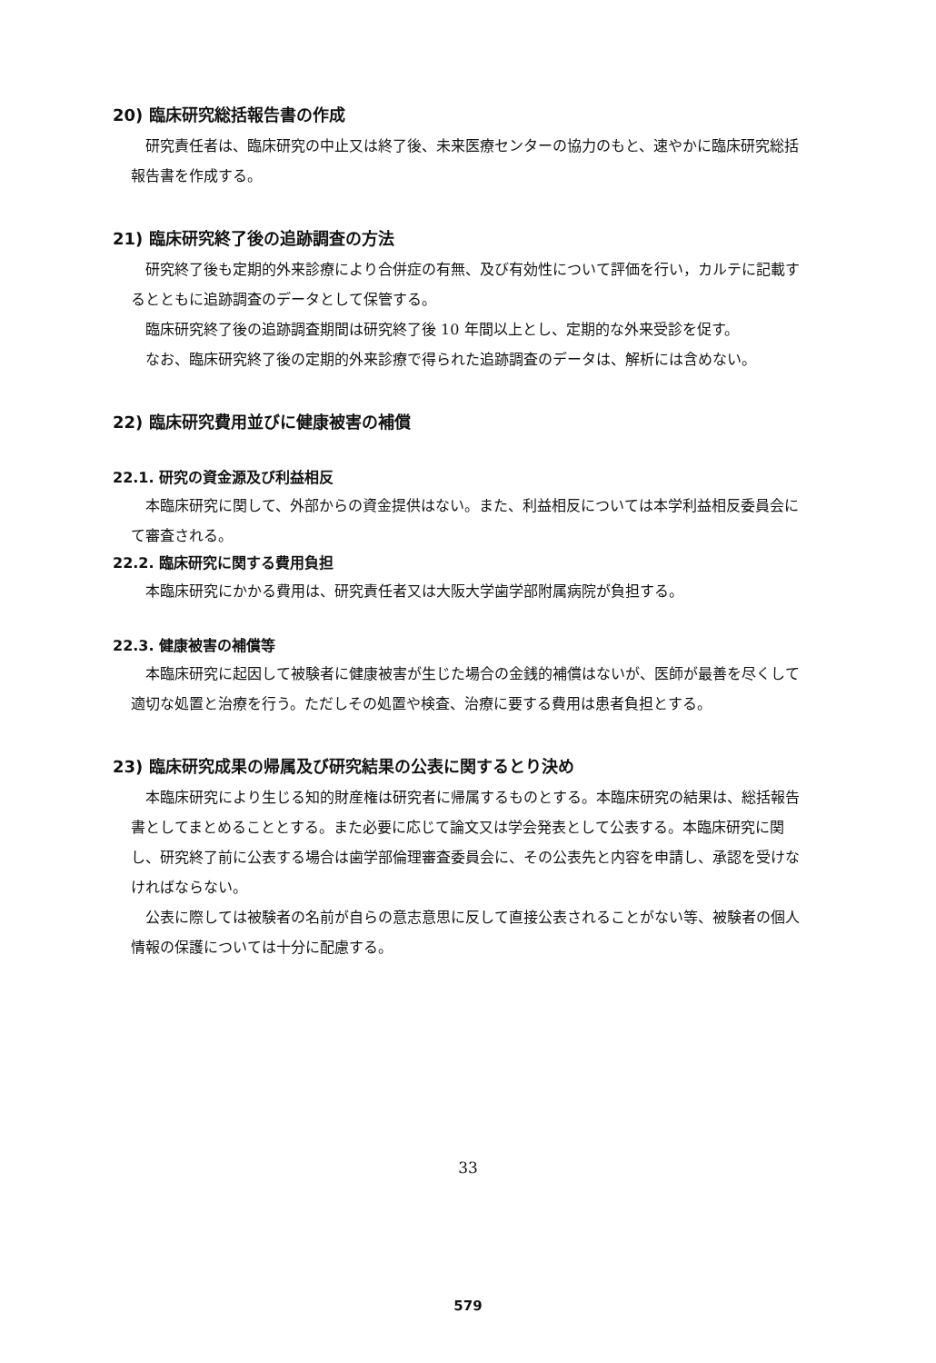20) 臨床研究総括報告書の作成
研究責任者は、臨床研究の中止又は終了後、未来医療センターの協力のもと、速やかに臨床研究総括報告書を作成する。
21) 臨床研究終了後の追跡調査の方法
研究終了後も定期的外来診療により合併症の有無、及び有効性について評価を行い，カルテに記載するとともに追跡調査のデータとして保管する。
臨床研究終了後の追跡調査期間は研究終了後 10 年間以上とし、定期的な外来受診を促す。
なお、臨床研究終了後の定期的外来診療で得られた追跡調査のデータは、解析には含めない。
22) 臨床研究費用並びに健康被害の補償
22.1. 研究の資金源及び利益相反
本臨床研究に関して、外部からの資金提供はない。また、利益相反については本学利益相反委員会にて審査される。
22.2. 臨床研究に関する費用負担
本臨床研究にかかる費用は、研究責任者又は大阪大学歯学部附属病院が負担する。
22.3. 健康被害の補償等
本臨床研究に起因して被験者に健康被害が生じた場合の金銭的補償はないが、医師が最善を尽くして適切な処置と治療を行う。ただしその処置や検査、治療に要する費用は患者負担とする。
23) 臨床研究成果の帰属及び研究結果の公表に関するとり決め
本臨床研究により生じる知的財産権は研究者に帰属するものとする。本臨床研究の結果は、総括報告書としてまとめることとする。また必要に応じて論文又は学会発表として公表する。本臨床研究に関し、研究終了前に公表する場合は歯学部倫理審査委員会に、その公表先と内容を申請し、承認を受けなければならない。
公表に際しては被験者の名前が自らの意志意思に反して直接公表されることがない等、被験者の個人情報の保護については十分に配慮する。
33
579